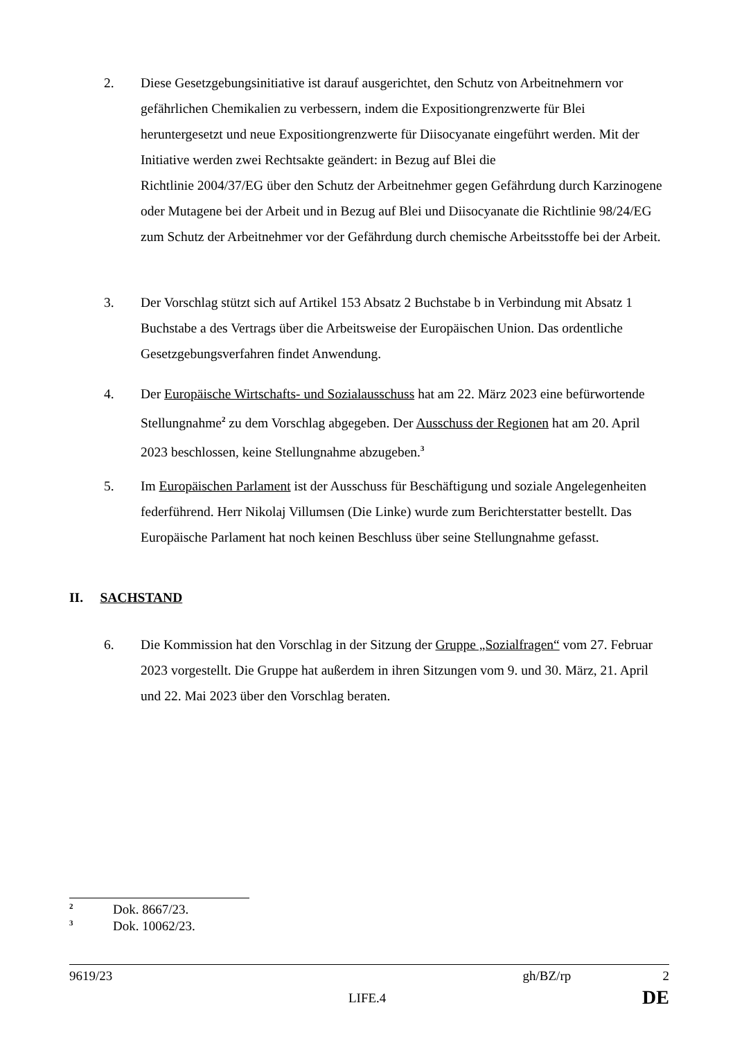2. Diese Gesetzgebungsinitiative ist darauf ausgerichtet, den Schutz von Arbeitnehmern vor gefährlichen Chemikalien zu verbessern, indem die Expositiongrenzwerte für Blei heruntergesetzt und neue Expositiongrenzwerte für Diisocyanate eingeführt werden. Mit der Initiative werden zwei Rechtsakte geändert: in Bezug auf Blei die
Richtlinie 2004/37/EG über den Schutz der Arbeitnehmer gegen Gefährdung durch Karzinogene oder Mutagene bei der Arbeit und in Bezug auf Blei und Diisocyanate die Richtlinie 98/24/EG zum Schutz der Arbeitnehmer vor der Gefährdung durch chemische Arbeitsstoffe bei der Arbeit.
3. Der Vorschlag stützt sich auf Artikel 153 Absatz 2 Buchstabe b in Verbindung mit Absatz 1 Buchstabe a des Vertrags über die Arbeitsweise der Europäischen Union. Das ordentliche Gesetzgebungsverfahren findet Anwendung.
4. Der Europäische Wirtschafts- und Sozialausschuss hat am 22. März 2023 eine befürwortende Stellungnahme<sup>2</sup> zu dem Vorschlag abgegeben. Der Ausschuss der Regionen hat am 20. April 2023 beschlossen, keine Stellungnahme abzugeben.<sup>3</sup>
5. Im Europäischen Parlament ist der Ausschuss für Beschäftigung und soziale Angelegenheiten federführend. Herr Nikolaj Villumsen (Die Linke) wurde zum Berichterstatter bestellt. Das Europäische Parlament hat noch keinen Beschluss über seine Stellungnahme gefasst.
II. SACHSTAND
6. Die Kommission hat den Vorschlag in der Sitzung der Gruppe „Sozialfragen“ vom 27. Februar 2023 vorgestellt. Die Gruppe hat außerdem in ihren Sitzungen vom 9. und 30. März, 21. April und 22. Mai 2023 über den Vorschlag beraten.
2 Dok. 8667/23.
3 Dok. 10062/23.
9619/23 gh/BZ/rp 2
LIFE.4 DE